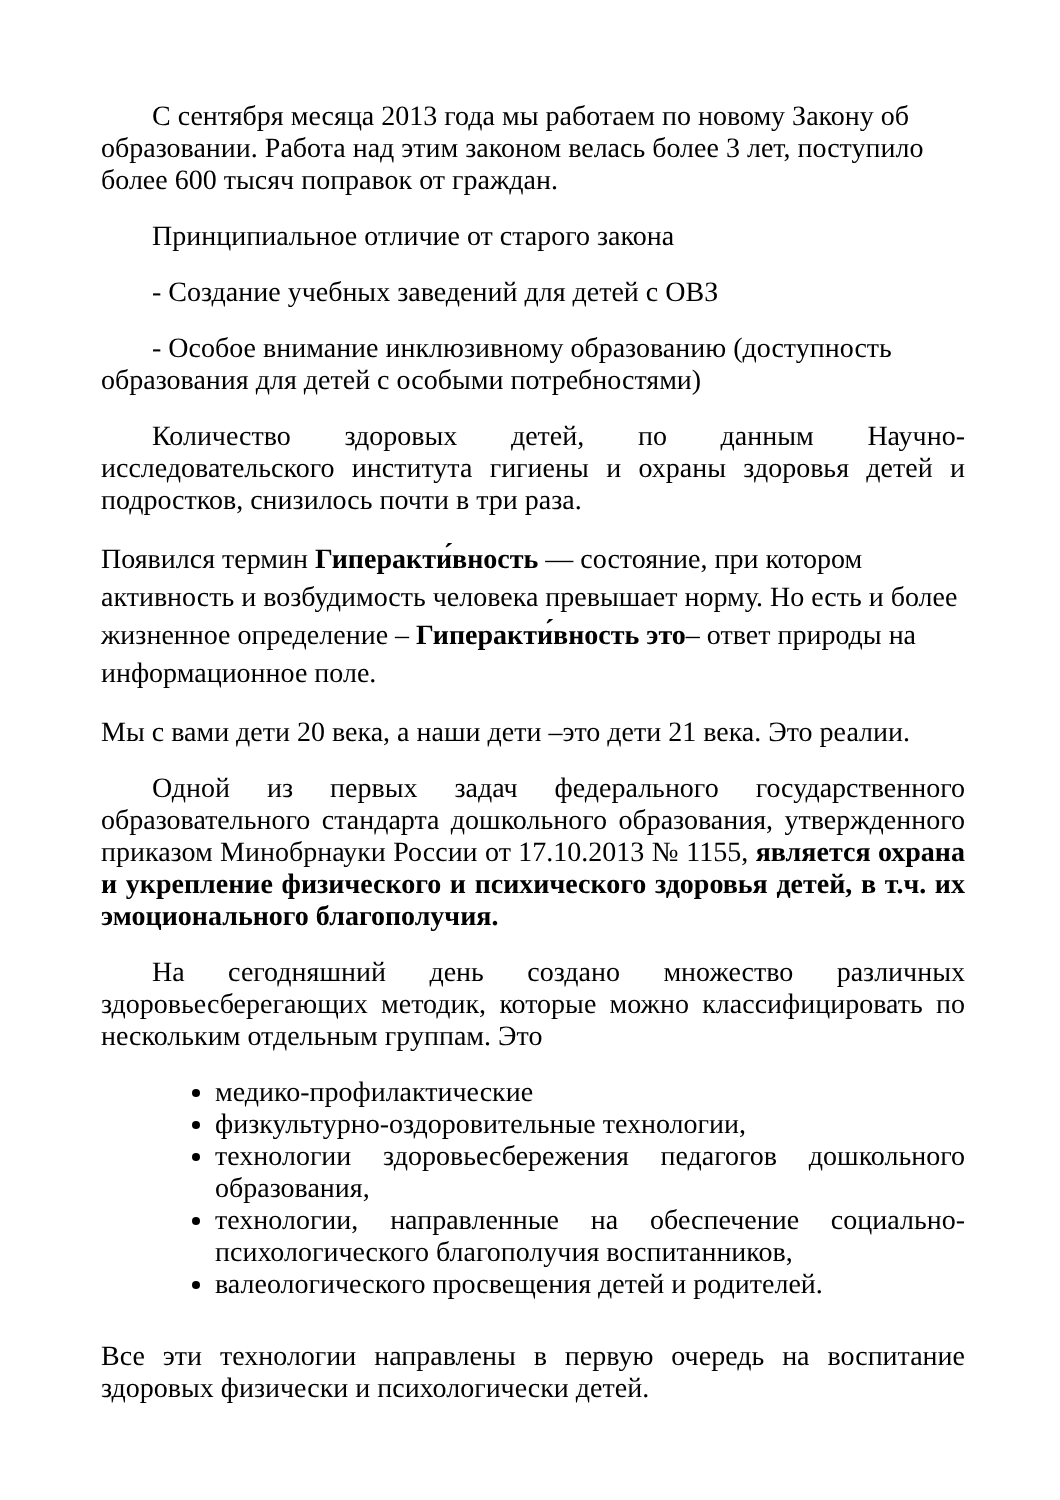С сентября месяца 2013 года мы работаем по новому Закону об образовании. Работа над этим законом велась более 3 лет, поступило более 600 тысяч поправок от граждан.
Принципиальное отличие от старого закона
- Создание учебных заведений для детей с ОВЗ
- Особое внимание инклюзивному образованию (доступность образования для детей с особыми потребностями)
Количество здоровых детей, по данным Научно-исследовательского института гигиены и охраны здоровья детей и подростков, снизилось почти в три раза.
Появился термин Гиперакти́вность — состояние, при котором активность и возбудимость человека превышает норму. Но есть и более жизненное определение – Гиперакти́вность это– ответ природы на информационное поле.
Мы с вами дети 20 века, а наши дети –это дети 21 века. Это реалии.
Одной из первых задач федерального государственного образовательного стандарта дошкольного образования, утвержденного приказом Минобрнауки России от 17.10.2013 № 1155, является охрана и укрепление физического и психического здоровья детей, в т.ч. их эмоционального благополучия.
На сегодняшний день создано множество различных здоровьесберегающих методик, которые можно классифицировать по нескольким отдельным группам. Это
медико-профилактические
физкультурно-оздоровительные технологии,
технологии здоровьесбережения педагогов дошкольного образования,
технологии, направленные на обеспечение социально-психологического благополучия воспитанников,
валеологического просвещения детей и родителей.
Все эти технологии направлены в первую очередь на воспитание здоровых физически и психологически детей.